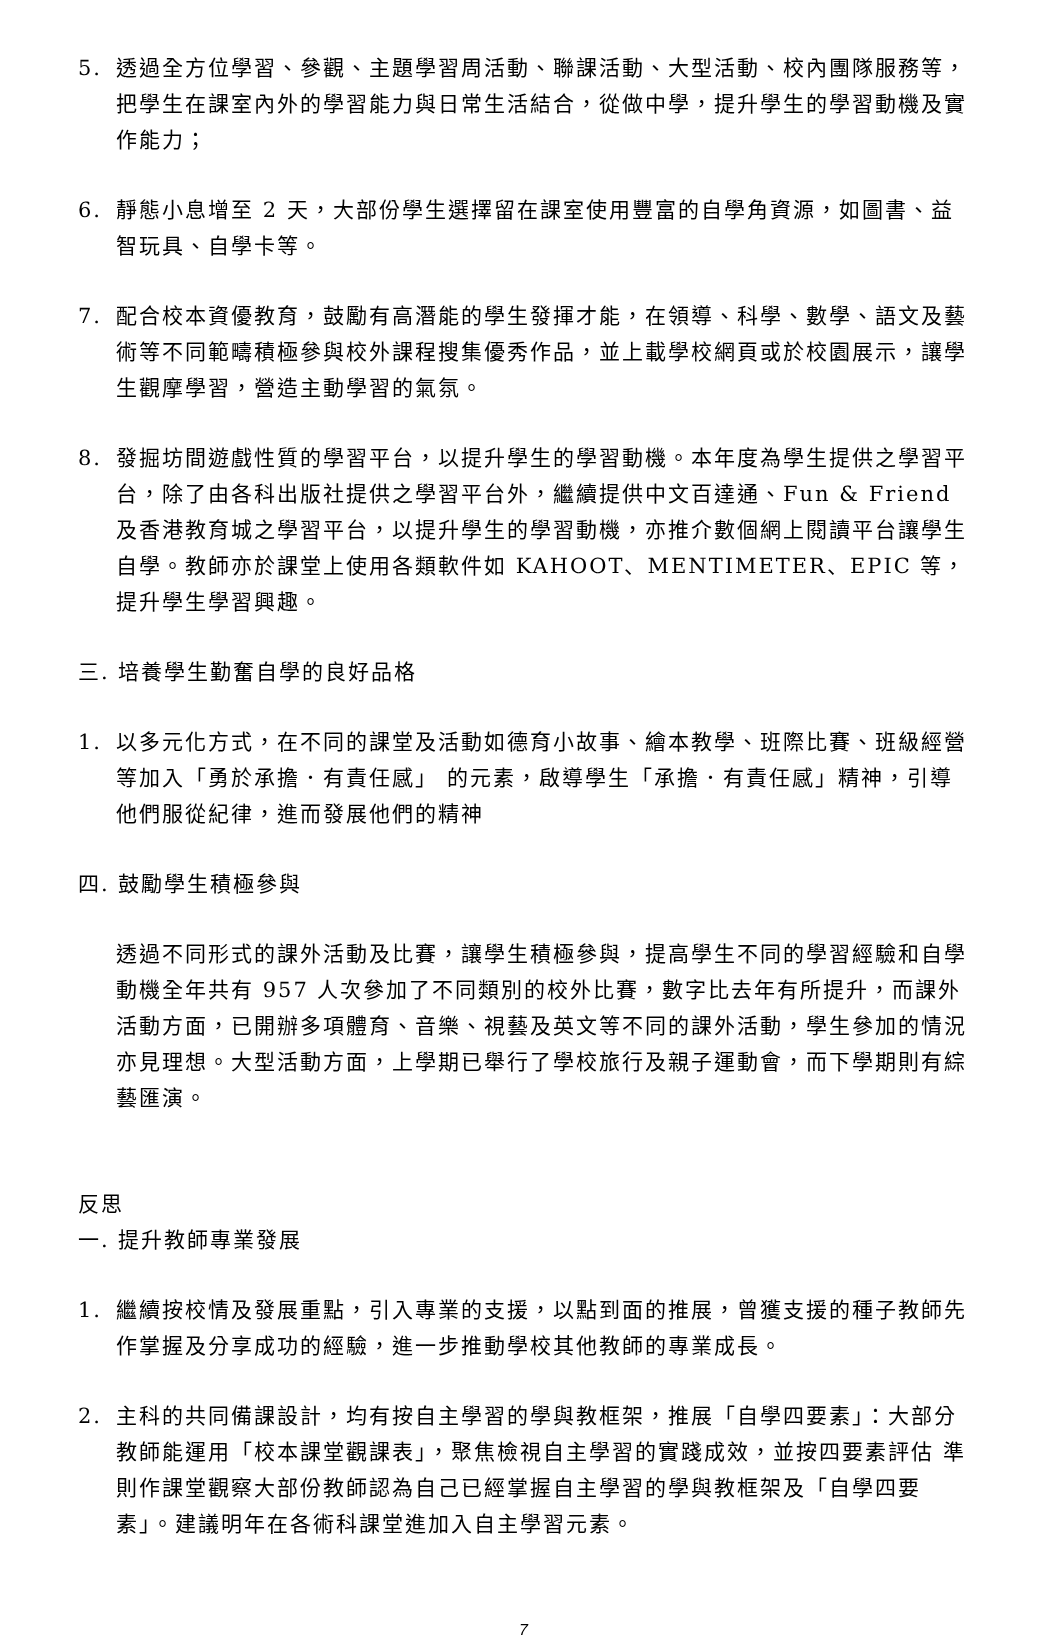5. 透過全方位學習、參觀、主題學習周活動、聯課活動、大型活動、校內團隊服務等，把學生在課室內外的學習能力與日常生活結合，從做中學，提升學生的學習動機及實作能力；
6. 靜態小息增至 2 天，大部份學生選擇留在課室使用豐富的自學角資源，如圖書、益智玩具、自學卡等。
7. 配合校本資優教育，鼓勵有高潛能的學生發揮才能，在領導、科學、數學、語文及藝術等不同範疇積極參與校外課程搜集優秀作品，並上載學校網頁或於校園展示，讓學生觀摩學習，營造主動學習的氣氛。
8. 發掘坊間遊戲性質的學習平台，以提升學生的學習動機。本年度為學生提供之學習平台，除了由各科出版社提供之學習平台外，繼續提供中文百達通、Fun & Friend 及香港教育城之學習平台，以提升學生的學習動機，亦推介數個網上閱讀平台讓學生自學。教師亦於課堂上使用各類軟件如 KAHOOT、MENTIMETER、EPIC 等，提升學生學習興趣。
三. 培養學生勤奮自學的良好品格
1. 以多元化方式，在不同的課堂及活動如德育小故事、繪本教學、班際比賽、班級經營等加入「勇於承擔．有責任感」 的元素，啟導學生「承擔．有責任感」精神，引導他們服從紀律，進而發展他們的精神
四. 鼓勵學生積極參與
透過不同形式的課外活動及比賽，讓學生積極參與，提高學生不同的學習經驗和自學動機全年共有 957 人次參加了不同類別的校外比賽，數字比去年有所提升，而課外活動方面，已開辦多項體育、音樂、視藝及英文等不同的課外活動，學生參加的情況亦見理想。大型活動方面，上學期已舉行了學校旅行及親子運動會，而下學期則有綜藝匯演。
反思
一. 提升教師專業發展
1. 繼續按校情及發展重點，引入專業的支援，以點到面的推展，曾獲支援的種子教師先作掌握及分享成功的經驗，進一步推動學校其他教師的專業成長。
2. 主科的共同備課設計，均有按自主學習的學與教框架，推展「自學四要素」：大部分教師能運用「校本課堂觀課表」，聚焦檢視自主學習的實踐成效，並按四要素評估 準則作課堂觀察大部份教師認為自己已經掌握自主學習的學與教框架及「自學四要素」。建議明年在各術科課堂進加入自主學習元素。
7